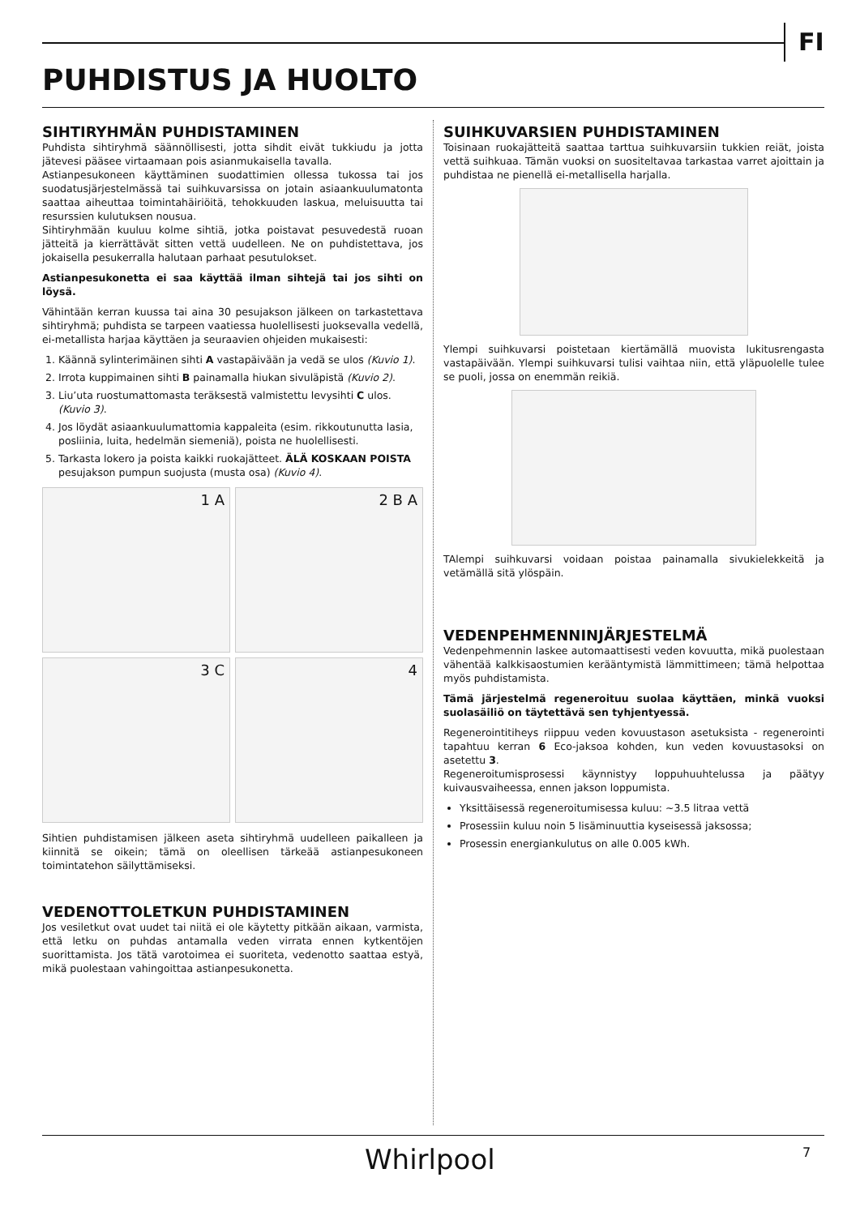FI
PUHDISTUS JA HUOLTO
SIHTIRYHMÄN PUHDISTAMINEN
Puhdista sihtiryhmä säännöllisesti, jotta sihdit eivät tukkiudu ja jotta jätevesi pääsee virtaamaan pois asianmukaisella tavalla.
Astianpesukoneen käyttäminen suodattimien ollessa tukossa tai jos suodatusjärjestelmässä tai suihkuvarsissa on jotain asiaankuulumatonta saattaa aiheuttaa toimintahäiriöitä, tehokkuuden laskua, meluisuutta tai resurssien kulutuksen nousua.
Sihtiryhmään kuuluu kolme sihtiä, jotka poistavat pesuvedestä ruoan jätteitä ja kierrättävät sitten vettä uudelleen. Ne on puhdistettava, jos jokaisella pesukerralla halutaan parhaat pesutulokset.
Astianpesukonetta ei saa käyttää ilman sihtejä tai jos sihti on löysä.
Vähintään kerran kuussa tai aina 30 pesujakson jälkeen on tarkastettava sihtiryhmä; puhdista se tarpeen vaatiessa huolellisesti juoksevalla vedellä, ei-metallista harjaa käyttäen ja seuraavien ohjeiden mukaisesti:
1. Käännä sylinterimäinen sihti A vastapäivään ja vedä se ulos (Kuvio 1).
2. Irrota kuppimainen sihti B painamalla hiukan sivuläpistä (Kuvio 2).
3. Liu’uta ruostumattomasta teräksestä valmistettu levysihti C ulos. (Kuvio 3).
4. Jos löydät asiaankuulumattomia kappaleita (esim. rikkoutunutta lasia, posliinia, luita, hedelmän siemeniä), poista ne huolellisesti.
5. Tarkasta lokero ja poista kaikki ruokajätteet. ÄLÄ KOSKAAN POISTA pesujakson pumpun suojusta (musta osa) (Kuvio 4).
1 A
2 B A
3 C
4
Sihtien puhdistamisen jälkeen aseta sihtiryhmä uudelleen paikalleen ja kiinnitä se oikein; tämä on oleellisen tärkeää astianpesukoneen toimintatehon säilyttämiseksi.
VEDENOTTOLETKUN PUHDISTAMINEN
Jos vesiletkut ovat uudet tai niitä ei ole käytetty pitkään aikaan, varmista, että letku on puhdas antamalla veden virrata ennen kytkentöjen suorittamista. Jos tätä varotoimea ei suoriteta, vedenotto saattaa estyä, mikä puolestaan vahingoittaa astianpesukonetta.
SUIHKUVARSIEN PUHDISTAMINEN
Toisinaan ruokajätteitä saattaa tarttua suihkuvarsiin tukkien reiät, joista vettä suihkuaa. Tämän vuoksi on suositeltavaa tarkastaa varret ajoittain ja puhdistaa ne pienellä ei-metallisella harjalla.
Ylempi suihkuvarsi poistetaan kiertämällä muovista lukitusrengasta vastapäivään. Ylempi suihkuvarsi tulisi vaihtaa niin, että yläpuolelle tulee se puoli, jossa on enemmän reikiä.
TAlempi suihkuvarsi voidaan poistaa painamalla sivukielekkeitä ja vetämällä sitä ylöspäin.
VEDENPEHMENNINJÄRJESTELMÄ
Vedenpehmennin laskee automaattisesti veden kovuutta, mikä puolestaan vähentää kalkkisaostumien kerääntymistä lämmittimeen; tämä helpottaa myös puhdistamista.
Tämä järjestelmä regeneroituu suolaa käyttäen, minkä vuoksi suolasäiliö on täytettävä sen tyhjentyessä.
Regenerointitiheys riippuu veden kovuustason asetuksista - regenerointi tapahtuu kerran 6 Eco-jaksoa kohden, kun veden kovuustasoksi on asetettu 3.
Regeneroitumisprosessi käynnistyy loppuhuuhtelussa ja päätyy kuivausvaiheessa, ennen jakson loppumista.
Yksittäisessä regeneroitumisessa kuluu: ~3.5 litraa vettä
Prosessiin kuluu noin 5 lisäminuuttia kyseisessä jaksossa;
Prosessin energiankulutus on alle 0.005 kWh.
Whirlpool 7